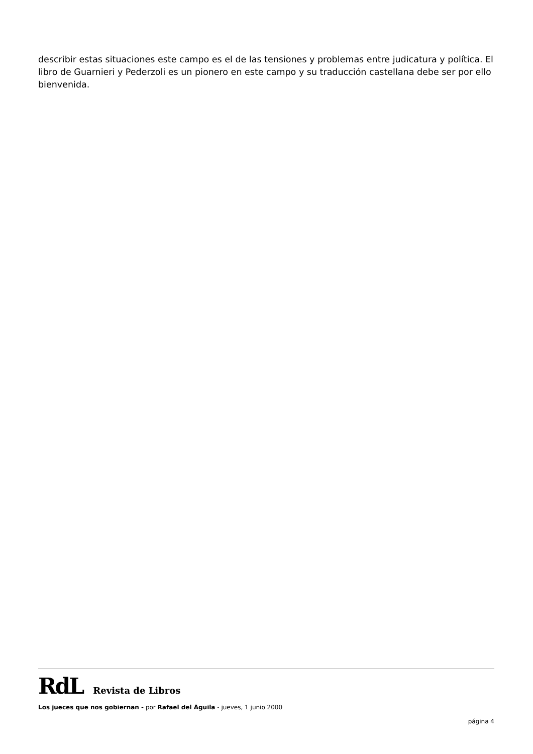describir estas situaciones este campo es el de las tensiones y problemas entre judicatura y política. El libro de Guarnieri y Pederzoli es un pionero en este campo y su traducción castellana debe ser por ello bienvenida.
RdL Revista de Libros
Los jueces que nos gobiernan - por Rafael del Águila - jueves, 1 junio 2000
página 4